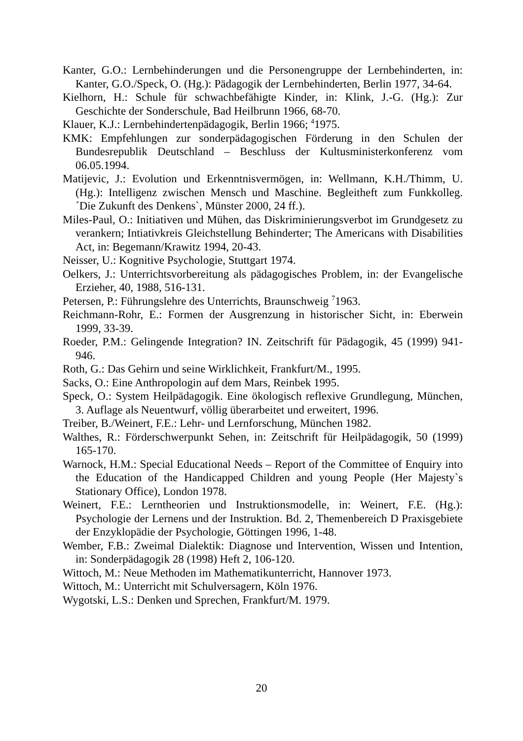Kanter, G.O.: Lernbehinderungen und die Personengruppe der Lernbehinderten, in: Kanter, G.O./Speck, O. (Hg.): Pädagogik der Lernbehinderten, Berlin 1977, 34-64.
Kielhorn, H.: Schule für schwachbefähigte Kinder, in: Klink, J.-G. (Hg.): Zur Geschichte der Sonderschule, Bad Heilbrunn 1966, 68-70.
Klauer, K.J.: Lernbehindertenpädagogik, Berlin 1966; <sup>4</sup>1975.
KMK: Empfehlungen zur sonderpädagogischen Förderung in den Schulen der Bundesrepublik Deutschland – Beschluss der Kultusministerkonferenz vom 06.05.1994.
Matijevic, J.: Evolution und Erkenntnisvermögen, in: Wellmann, K.H./Thimm, U. (Hg.): Intelligenz zwischen Mensch und Maschine. Begleitheft zum Funkkolleg. ´Die Zukunft des Denkens`, Münster 2000, 24 ff.).
Miles-Paul, O.: Initiativen und Mühen, das Diskriminierungsverbot im Grundgesetz zu verankern; Intiativkreis Gleichstellung Behinderter; The Americans with Disabilities Act, in: Begemann/Krawitz 1994, 20-43.
Neisser, U.: Kognitive Psychologie, Stuttgart 1974.
Oelkers, J.: Unterrichtsvorbereitung als pädagogisches Problem, in: der Evangelische Erzieher, 40, 1988, 516-131.
Petersen, P.: Führungslehre des Unterrichts, Braunschweig <sup>7</sup>1963.
Reichmann-Rohr, E.: Formen der Ausgrenzung in historischer Sicht, in: Eberwein 1999, 33-39.
Roeder, P.M.: Gelingende Integration? IN. Zeitschrift für Pädagogik, 45 (1999) 941-946.
Roth, G.: Das Gehirn und seine Wirklichkeit, Frankfurt/M., 1995.
Sacks, O.: Eine Anthropologin auf dem Mars, Reinbek 1995.
Speck, O.: System Heilpädagogik. Eine ökologisch reflexive Grundlegung, München, 3. Auflage als Neuentwurf, völlig überarbeitet und erweitert, 1996.
Treiber, B./Weinert, F.E.: Lehr- und Lernforschung, München 1982.
Walthes, R.: Förderschwerpunkt Sehen, in: Zeitschrift für Heilpädagogik, 50 (1999) 165-170.
Warnock, H.M.: Special Educational Needs – Report of the Committee of Enquiry into the Education of the Handicapped Children and young People (Her Majesty`s Stationary Office), London 1978.
Weinert, F.E.: Lerntheorien und Instruktionsmodelle, in: Weinert, F.E. (Hg.): Psychologie der Lernens und der Instruktion. Bd. 2, Themenbereich D Praxisgebiete der Enzyklopädie der Psychologie, Göttingen 1996, 1-48.
Wember, F.B.: Zweimal Dialektik: Diagnose und Intervention, Wissen und Intention, in: Sonderpädagogik 28 (1998) Heft 2, 106-120.
Wittoch, M.: Neue Methoden im Mathematikunterricht, Hannover 1973.
Wittoch, M.: Unterricht mit Schulversagern, Köln 1976.
Wygotski, L.S.: Denken und Sprechen, Frankfurt/M. 1979.
20